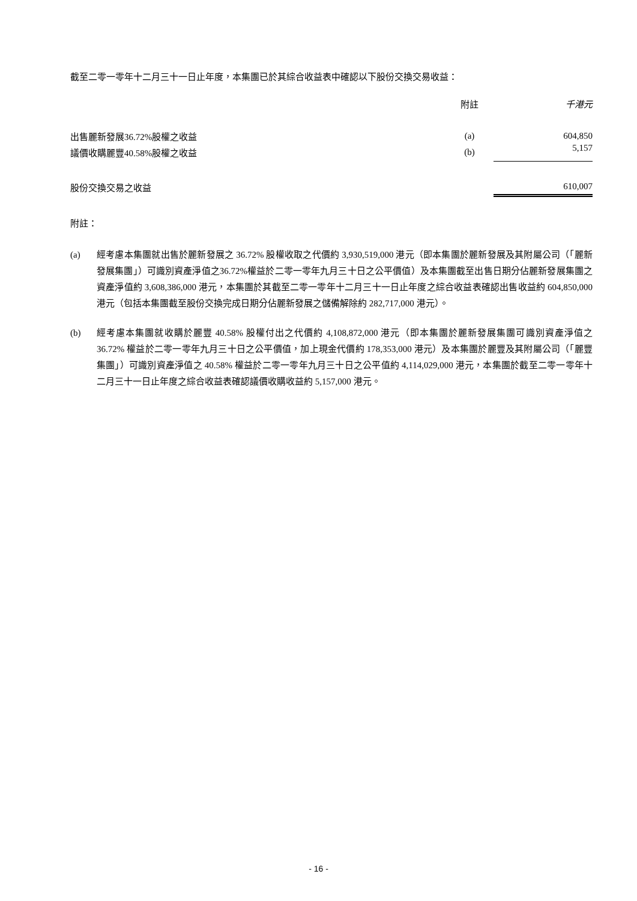截至二零一零年十二月三十一日止年度，本集團已於其綜合收益表中確認以下股份交換交易收益：
| | 附註 | 千港元 |
| --- | --- | --- |
| 出售麗新發展36.72%股權之收益 | (a) | 604,850 |
| 議價收購麗豐40.58%股權之收益 | (b) | 5,157 |
| 股份交換交易之收益 | | 610,007 |
附註：
(a) 經考慮本集團就出售於麗新發展之 36.72% 股權收取之代價約 3,930,519,000 港元（即本集團於麗新發展及其附屬公司（「麗新發展集團」）可識別資產淨值之36.72%權益於二零一零年九月三十日之公平價值）及本集團截至出售日期分佔麗新發展集團之資產淨值約 3,608,386,000 港元，本集團於其截至二零一零年十二月三十一日止年度之綜合收益表確認出售收益約 604,850,000 港元（包括本集團截至股份交換完成日期分佔麗新發展之儲備解除約 282,717,000 港元）。
(b) 經考慮本集團就收購於麗豐 40.58% 股權付出之代價約 4,108,872,000 港元（即本集團於麗新發展集團可識別資產淨值之 36.72% 權益於二零一零年九月三十日之公平價值，加上現金代價約 178,353,000 港元）及本集團於麗豐及其附屬公司（「麗豐集團」）可識別資產淨值之 40.58% 權益於二零一零年九月三十日之公平值約 4,114,029,000 港元，本集團於截至二零一零年十二月三十一日止年度之綜合收益表確認議價收購收益約 5,157,000 港元。
- 16 -